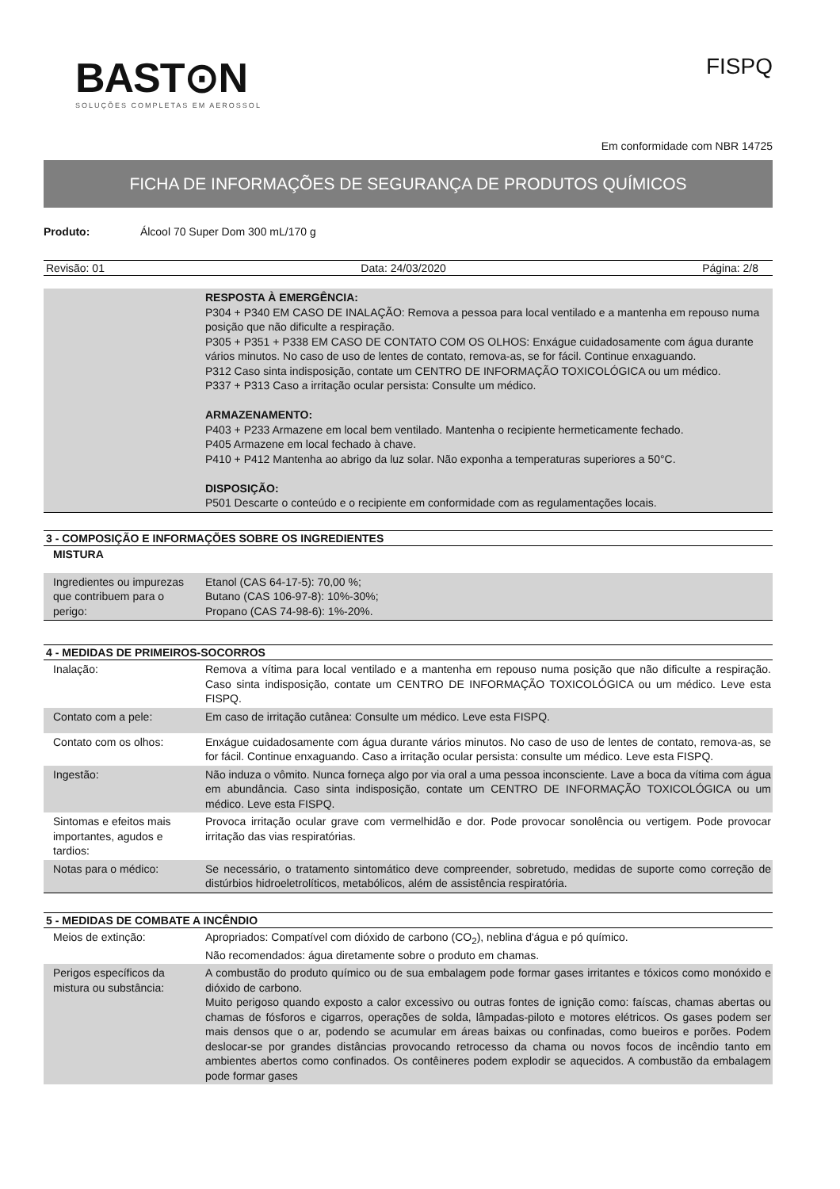BAST⊙N
SOLUÇÕES COMPLETAS EM AEROSSOL
FISPQ
Em conformidade com NBR 14725
FICHA DE INFORMAÇÕES DE SEGURANÇA DE PRODUTOS QUÍMICOS
Produto: Álcool 70 Super Dom 300 mL/170 g
Revisão: 01 Data: 24/03/2020 Página: 2/8
| | RESPOSTA À EMERGÊNCIA: P304 + P340 EM CASO DE INALAÇÃO: Remova a pessoa para local ventilado e a mantenha em repouso numa posição que não dificulte a respiração. P305 + P351 + P338 EM CASO DE CONTATO COM OS OLHOS: Enxágue cuidadosamente com água durante vários minutos. No caso de uso de lentes de contato, remova-as, se for fácil. Continue enxaguando. P312 Caso sinta indisposição, contate um CENTRO DE INFORMAÇÃO TOXICOLÓGICA ou um médico. P337 + P313 Caso a irritação ocular persista: Consulte um médico. ARMAZENAMENTO: P403 + P233 Armazene em local bem ventilado. Mantenha o recipiente hermeticamente fechado. P405 Armazene em local fechado à chave. P410 + P412 Mantenha ao abrigo da luz solar. Não exponha a temperaturas superiores a 50°C. DISPOSIÇÃO: P501 Descarte o conteúdo e o recipiente em conformidade com as regulamentações locais. |
3 - COMPOSIÇÃO E INFORMAÇÕES SOBRE OS INGREDIENTES
MISTURA
| Ingredientes ou impurezas que contribuem para o perigo: | Etanol (CAS 64-17-5): 70,00 %; Butano (CAS 106-97-8): 10%-30%; Propano (CAS 74-98-6): 1%-20%. |
4 - MEDIDAS DE PRIMEIROS-SOCORROS
| Inalação: | Remova a vítima para local ventilado e a mantenha em repouso numa posição que não dificulte a respiração. Caso sinta indisposição, contate um CENTRO DE INFORMAÇÃO TOXICOLÓGICA ou um médico. Leve esta FISPQ. |
| Contato com a pele: | Em caso de irritação cutânea: Consulte um médico. Leve esta FISPQ. |
| Contato com os olhos: | Enxágue cuidadosamente com água durante vários minutos. No caso de uso de lentes de contato, remova-as, se for fácil. Continue enxaguando. Caso a irritação ocular persista: consulte um médico. Leve esta FISPQ. |
| Ingestão: | Não induza o vômito. Nunca forneça algo por via oral a uma pessoa inconsciente. Lave a boca da vítima com água em abundância. Caso sinta indisposição, contate um CENTRO DE INFORMAÇÃO TOXICOLÓGICA ou um médico. Leve esta FISPQ. |
| Sintomas e efeitos mais importantes, agudos e tardios: | Provoca irritação ocular grave com vermelhidão e dor. Pode provocar sonolência ou vertigem. Pode provocar irritação das vias respiratórias. |
| Notas para o médico: | Se necessário, o tratamento sintomático deve compreender, sobretudo, medidas de suporte como correção de distúrbios hidroeletrolíticos, metabólicos, além de assistência respiratória. |
5 - MEDIDAS DE COMBATE A INCÊNDIO
| Meios de extinção: | Apropriados: Compatível com dióxido de carbono (CO<sub>2</sub>), neblina d'água e pó químico. Não recomendados: água diretamente sobre o produto em chamas. |
| Perigos específicos da mistura ou substância: | A combustão do produto químico ou de sua embalagem pode formar gases irritantes e tóxicos como monóxido e dióxido de carbono. Muito perigoso quando exposto a calor excessivo ou outras fontes de ignição como: faíscas, chamas abertas ou chamas de fósforos e cigarros, operações de solda, lâmpadas-piloto e motores elétricos. Os gases podem ser mais densos que o ar, podendo se acumular em áreas baixas ou confinadas, como bueiros e porões. Podem deslocar-se por grandes distâncias provocando retrocesso da chama ou novos focos de incêndio tanto em ambientes abertos como confinados. Os contêineres podem explodir se aquecidos. A combustão da embalagem pode formar gases |